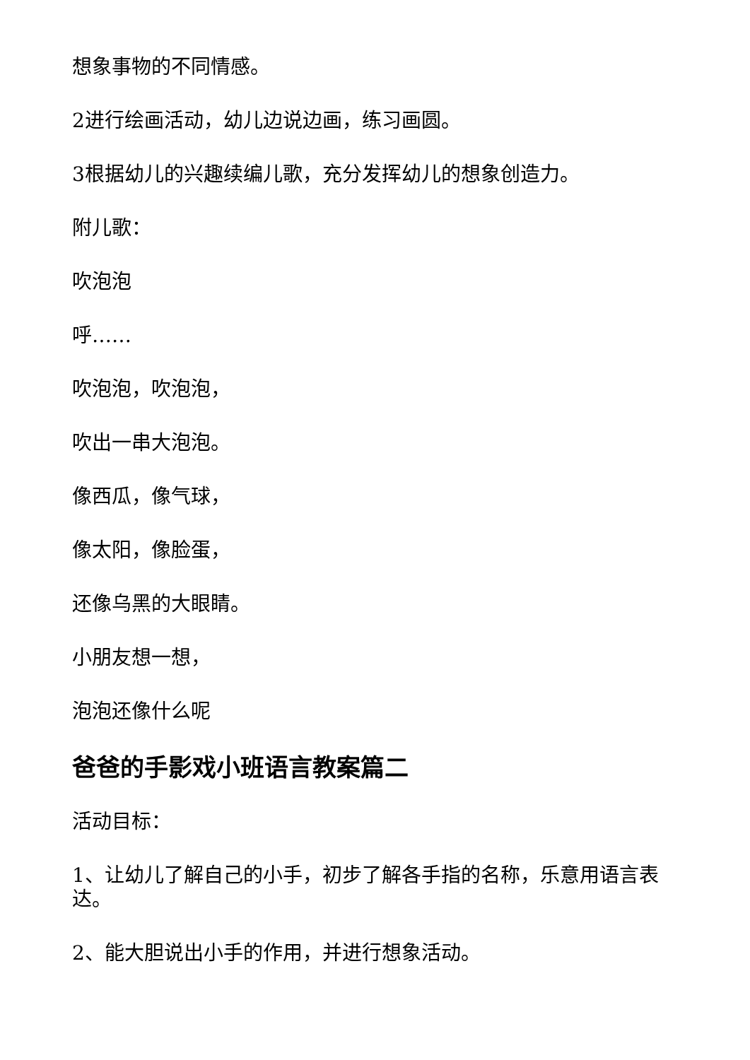想象事物的不同情感。
2进行绘画活动，幼儿边说边画，练习画圆。
3根据幼儿的兴趣续编儿歌，充分发挥幼儿的想象创造力。
附儿歌：
吹泡泡
呼……
吹泡泡，吹泡泡，
吹出一串大泡泡。
像西瓜，像气球，
像太阳，像脸蛋，
还像乌黑的大眼睛。
小朋友想一想，
泡泡还像什么呢
爸爸的手影戏小班语言教案篇二
活动目标：
1、让幼儿了解自己的小手，初步了解各手指的名称，乐意用语言表达。
2、能大胆说出小手的作用，并进行想象活动。